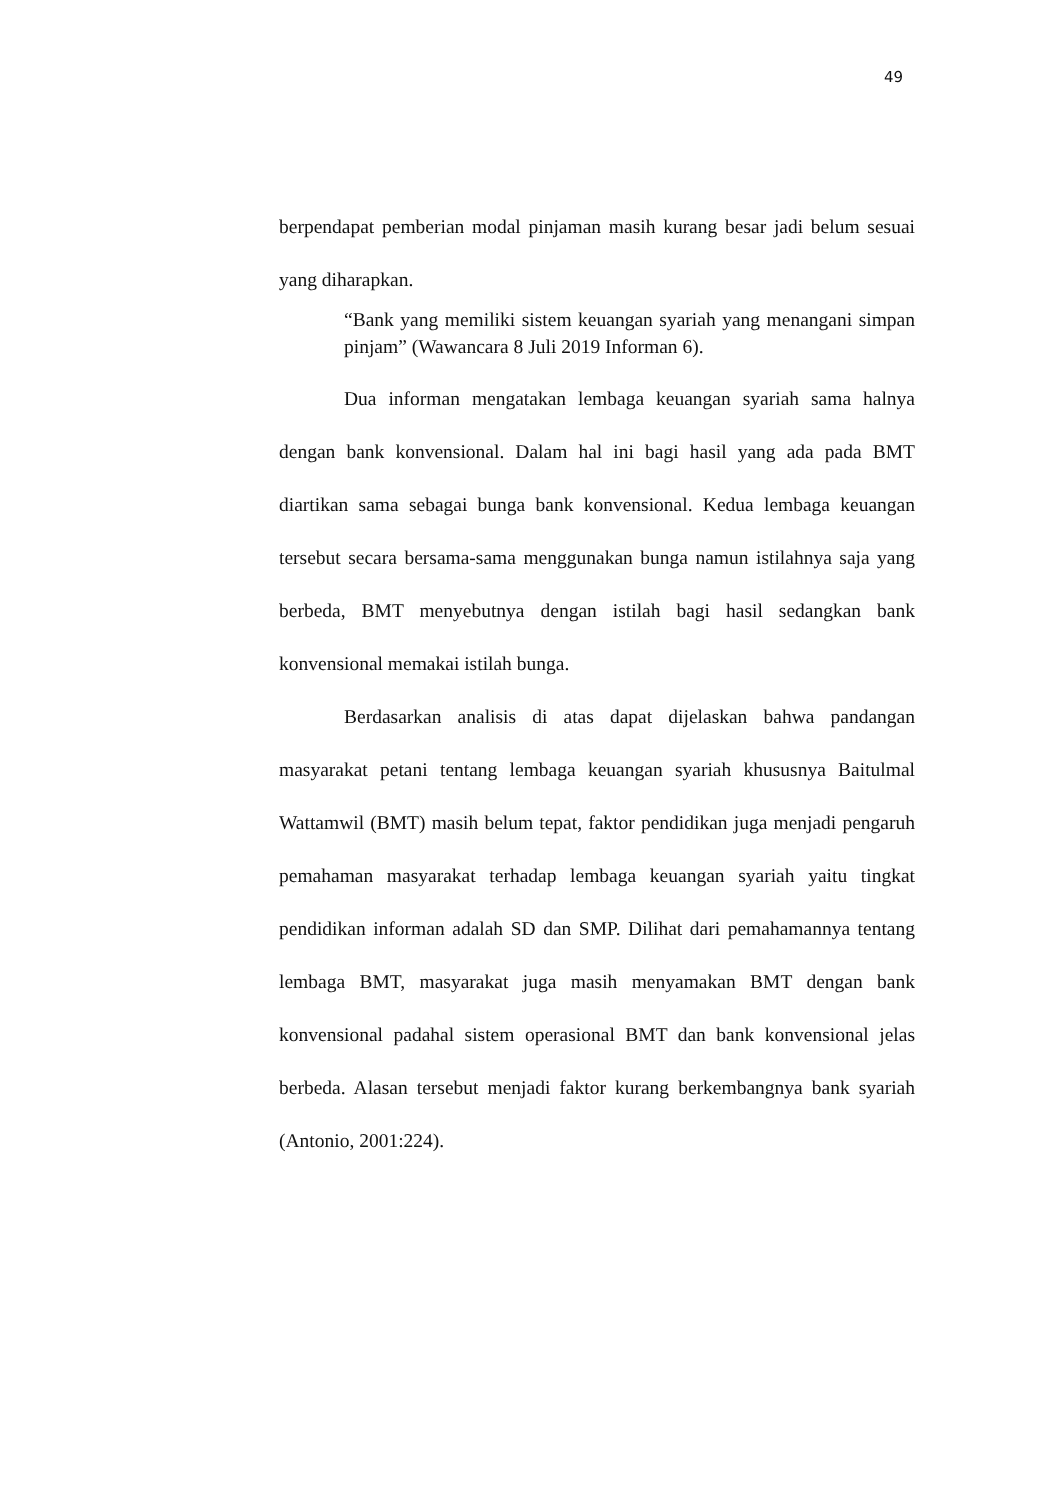49
berpendapat pemberian modal pinjaman masih kurang besar jadi belum sesuai yang diharapkan.
“Bank yang memiliki sistem keuangan syariah yang menangani simpan pinjam” (Wawancara 8 Juli 2019 Informan 6).
Dua informan mengatakan lembaga keuangan syariah sama halnya dengan bank konvensional. Dalam hal ini bagi hasil yang ada pada BMT diartikan sama sebagai bunga bank konvensional. Kedua lembaga keuangan tersebut secara bersama-sama menggunakan bunga namun istilahnya saja yang berbeda, BMT menyebutnya dengan istilah bagi hasil sedangkan bank konvensional memakai istilah bunga.
Berdasarkan analisis di atas dapat dijelaskan bahwa pandangan masyarakat petani tentang lembaga keuangan syariah khususnya Baitulmal Wattamwil (BMT) masih belum tepat, faktor pendidikan juga menjadi pengaruh pemahaman masyarakat terhadap lembaga keuangan syariah yaitu tingkat pendidikan informan adalah SD dan SMP. Dilihat dari pemahamannya tentang lembaga BMT, masyarakat juga masih menyamakan BMT dengan bank konvensional padahal sistem operasional BMT dan bank konvensional jelas berbeda. Alasan tersebut menjadi faktor kurang berkembangnya bank syariah (Antonio, 2001:224).